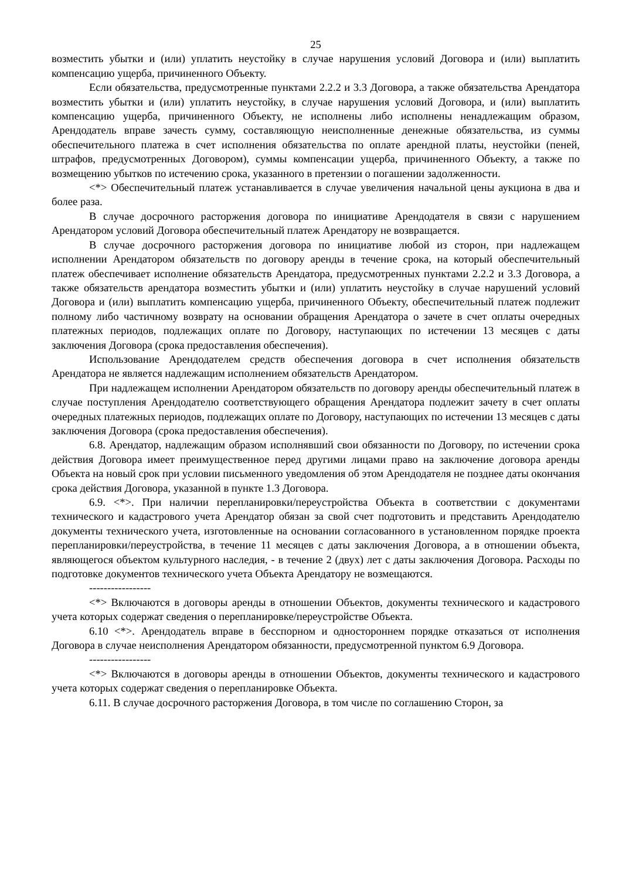25
возместить убытки и (или) уплатить неустойку в случае нарушения условий Договора и (или) выплатить компенсацию ущерба, причиненного Объекту.
Если обязательства, предусмотренные пунктами 2.2.2 и 3.3 Договора, а также обязательства Арендатора возместить убытки и (или) уплатить неустойку, в случае нарушения условий Договора, и (или) выплатить компенсацию ущерба, причиненного Объекту, не исполнены либо исполнены ненадлежащим образом, Арендодатель вправе зачесть сумму, составляющую неисполненные денежные обязательства, из суммы обеспечительного платежа в счет исполнения обязательства по оплате арендной платы, неустойки (пеней, штрафов, предусмотренных Договором), суммы компенсации ущерба, причиненного Объекту, а также по возмещению убытков по истечению срока, указанного в претензии о погашении задолженности.
<*> Обеспечительный платеж устанавливается в случае увеличения начальной цены аукциона в два и более раза.
В случае досрочного расторжения договора по инициативе Арендодателя в связи с нарушением Арендатором условий Договора обеспечительный платеж Арендатору не возвращается.
В случае досрочного расторжения договора по инициативе любой из сторон, при надлежащем исполнении Арендатором обязательств по договору аренды в течение срока, на который обеспечительный платеж обеспечивает исполнение обязательств Арендатора, предусмотренных пунктами 2.2.2 и 3.3 Договора, а также обязательств арендатора возместить убытки и (или) уплатить неустойку в случае нарушений условий Договора и (или) выплатить компенсацию ущерба, причиненного Объекту, обеспечительный платеж подлежит полному либо частичному возврату на основании обращения Арендатора о зачете в счет оплаты очередных платежных периодов, подлежащих оплате по Договору, наступающих по истечении 13 месяцев с даты заключения Договора (срока предоставления обеспечения).
Использование Арендодателем средств обеспечения договора в счет исполнения обязательств Арендатора не является надлежащим исполнением обязательств Арендатором.
При надлежащем исполнении Арендатором обязательств по договору аренды обеспечительный платеж в случае поступления Арендодателю соответствующего обращения Арендатора подлежит зачету в счет оплаты очередных платежных периодов, подлежащих оплате по Договору, наступающих по истечении 13 месяцев с даты заключения Договора (срока предоставления обеспечения).
6.8. Арендатор, надлежащим образом исполнявший свои обязанности по Договору, по истечении срока действия Договора имеет преимущественное перед другими лицами право на заключение договора аренды Объекта на новый срок при условии письменного уведомления об этом Арендодателя не позднее даты окончания срока действия Договора, указанной в пункте 1.3 Договора.
6.9. <*>. При наличии перепланировки/переустройства Объекта в соответствии с документами технического и кадастрового учета Арендатор обязан за свой счет подготовить и представить Арендодателю документы технического учета, изготовленные на основании согласованного в установленном порядке проекта перепланировки/переустройства, в течение 11 месяцев с даты заключения Договора, а в отношении объекта, являющегося объектом культурного наследия, - в течение 2 (двух) лет с даты заключения Договора. Расходы по подготовке документов технического учета Объекта Арендатору не возмещаются.
-----------------
<*> Включаются в договоры аренды в отношении Объектов, документы технического и кадастрового учета которых содержат сведения о перепланировке/переустройстве Объекта.
6.10 <*>. Арендодатель вправе в бесспорном и одностороннем порядке отказаться от исполнения Договора в случае неисполнения Арендатором обязанности, предусмотренной пунктом 6.9 Договора.
-----------------
<*> Включаются в договоры аренды в отношении Объектов, документы технического и кадастрового учета которых содержат сведения о перепланировке Объекта.
6.11. В случае досрочного расторжения Договора, в том числе по соглашению Сторон, за